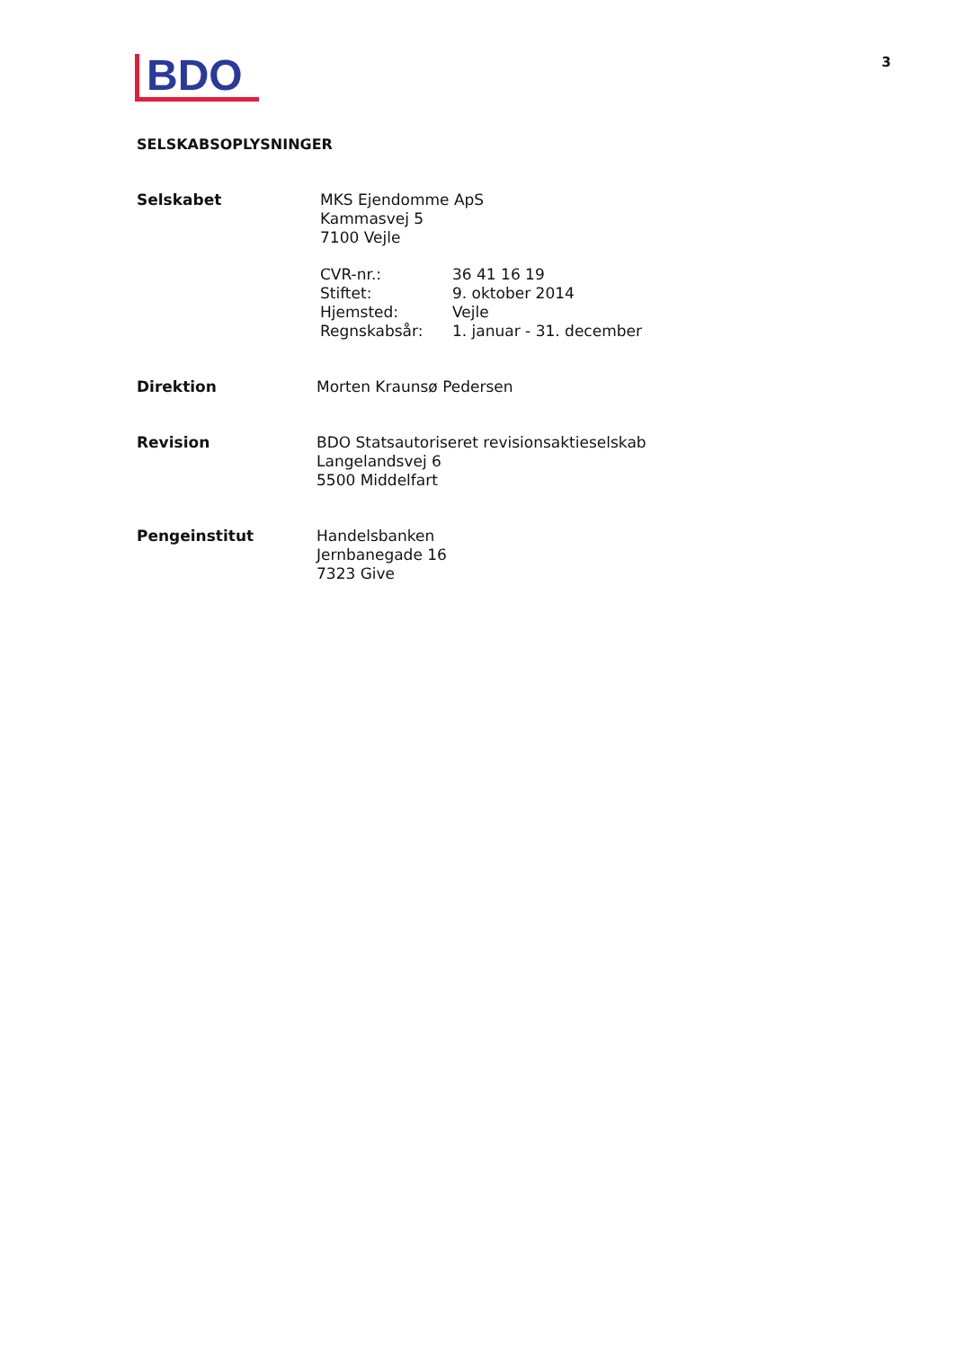BDO
3
SELSKABSOPLYSNINGER
| Selskabet | MKS Ejendomme ApS Kammasvej 5 7100 Vejle / CVR-nr.: / 36 41 16 19 / / Stiftet: / 9. oktober 2014 / / Hjemsted: / Vejle / / Regnskabsår: / 1. januar - 31. december / |
| Direktion | Morten Kraunsø Pedersen |
| Revision | BDO Statsautoriseret revisionsaktieselskab Langelandsvej 6 5500 Middelfart |
| Pengeinstitut | Handelsbanken Jernbanegade 16 7323 Give |